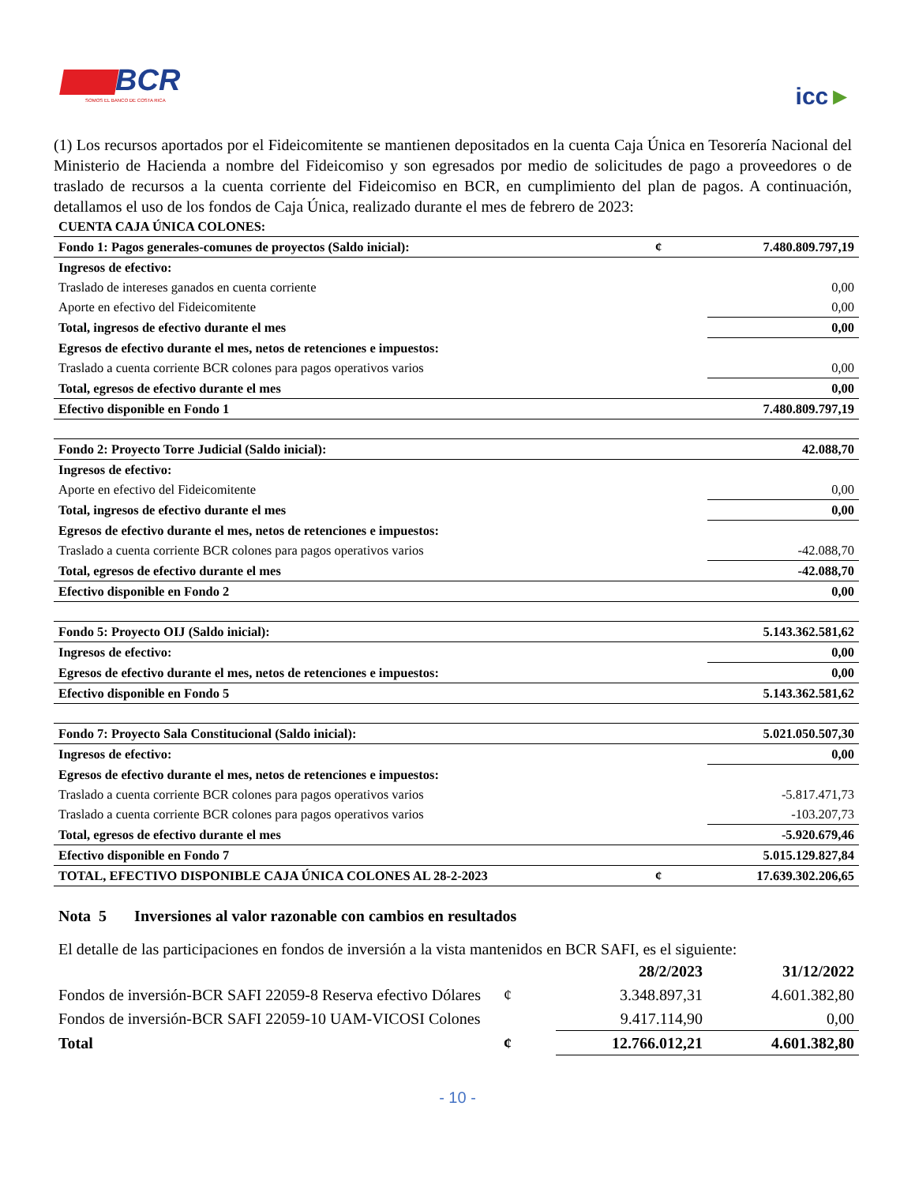BCR
SOMOS EL BANCO DE COSTA RICA
icc►
(1) Los recursos aportados por el Fideicomitente se mantienen depositados en la cuenta Caja Única en Tesorería Nacional del Ministerio de Hacienda a nombre del Fideicomiso y son egresados por medio de solicitudes de pago a proveedores o de traslado de recursos a la cuenta corriente del Fideicomiso en BCR, en cumplimiento del plan de pagos. A continuación, detallamos el uso de los fondos de Caja Única, realizado durante el mes de febrero de 2023:
| CUENTA CAJA ÚNICA COLONES: | | |
| Fondo 1: Pagos generales-comunes de proyectos (Saldo inicial): | ¢ | 7.480.809.797,19 |
| Ingresos de efectivo: | | |
| Traslado de intereses ganados en cuenta corriente | | 0,00 |
| Aporte en efectivo del Fideicomitente | | 0,00 |
| Total, ingresos de efectivo durante el mes | | 0,00 |
| Egresos de efectivo durante el mes, netos de retenciones e impuestos: | | |
| Traslado a cuenta corriente BCR colones para pagos operativos varios | | 0,00 |
| Total, egresos de efectivo durante el mes | | 0,00 |
| Efectivo disponible en Fondo 1 | | 7.480.809.797,19 |
| Fondo 2: Proyecto Torre Judicial (Saldo inicial): | | 42.088,70 |
| Ingresos de efectivo: | | |
| Aporte en efectivo del Fideicomitente | | 0,00 |
| Total, ingresos de efectivo durante el mes | | 0,00 |
| Egresos de efectivo durante el mes, netos de retenciones e impuestos: | | |
| Traslado a cuenta corriente BCR colones para pagos operativos varios | | -42.088,70 |
| Total, egresos de efectivo durante el mes | | -42.088,70 |
| Efectivo disponible en Fondo 2 | | 0,00 |
| Fondo 5: Proyecto OIJ (Saldo inicial): | | 5.143.362.581,62 |
| Ingresos de efectivo: | | 0,00 |
| Egresos de efectivo durante el mes, netos de retenciones e impuestos: | | 0,00 |
| Efectivo disponible en Fondo 5 | | 5.143.362.581,62 |
| Fondo 7: Proyecto Sala Constitucional (Saldo inicial): | | 5.021.050.507,30 |
| Ingresos de efectivo: | | 0,00 |
| Egresos de efectivo durante el mes, netos de retenciones e impuestos: | | |
| Traslado a cuenta corriente BCR colones para pagos operativos varios | | -5.817.471,73 |
| Traslado a cuenta corriente BCR colones para pagos operativos varios | | -103.207,73 |
| Total, egresos de efectivo durante el mes | | -5.920.679,46 |
| Efectivo disponible en Fondo 7 | | 5.015.129.827,84 |
| TOTAL, EFECTIVO DISPONIBLE CAJA ÚNICA COLONES AL 28-2-2023 | ¢ | 17.639.302.206,65 |
Nota 5 Inversiones al valor razonable con cambios en resultados
El detalle de las participaciones en fondos de inversión a la vista mantenidos en BCR SAFI, es el siguiente:
| | | 28/2/2023 | 31/12/2022 |
| Fondos de inversión-BCR SAFI 22059-8 Reserva efectivo Dólares | ¢ | 3.348.897,31 | 4.601.382,80 |
| Fondos de inversión-BCR SAFI 22059-10 UAM-VICOSI Colones | | 9.417.114,90 | 0,00 |
| Total | ¢ | 12.766.012,21 | 4.601.382,80 |
- 10 -